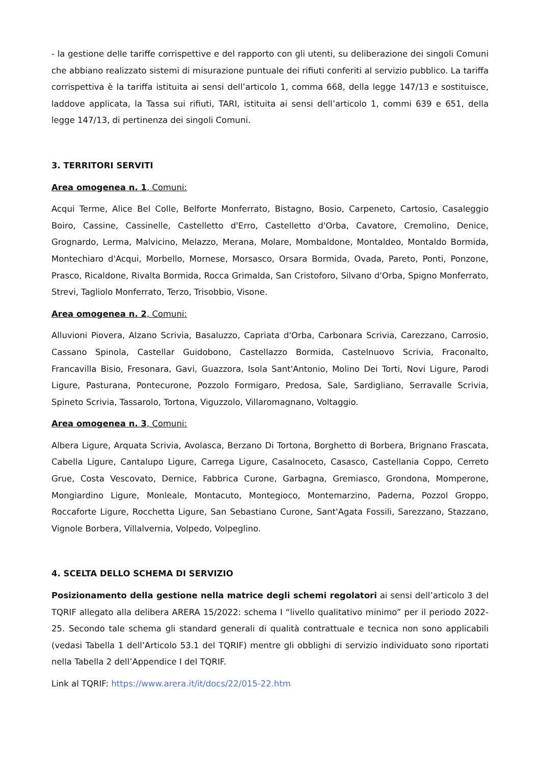- la gestione delle tariffe corrispettive e del rapporto con gli utenti, su deliberazione dei singoli Comuni che abbiano realizzato sistemi di misurazione puntuale dei rifiuti conferiti al servizio pubblico. La tariffa corrispettiva è la tariffa istituita ai sensi dell’articolo 1, comma 668, della legge 147/13 e sostituisce, laddove applicata, la Tassa sui rifiuti, TARI, istituita ai sensi dell’articolo 1, commi 639 e 651, della legge 147/13, di pertinenza dei singoli Comuni.
3. TERRITORI SERVITI
Area omogenea n. 1, Comuni:
Acqui Terme, Alice Bel Colle, Belforte Monferrato, Bistagno, Bosio, Carpeneto, Cartosio, Casaleggio Boiro, Cassine, Cassinelle, Castelletto d'Erro, Castelletto d'Orba, Cavatore, Cremolino, Denice, Grognardo, Lerma, Malvicino, Melazzo, Merana, Molare, Mombaldone, Montaldeo, Montaldo Bormida, Montechiaro d'Acqui, Morbello, Mornese, Morsasco, Orsara Bormida, Ovada, Pareto, Ponti, Ponzone, Prasco, Ricaldone, Rivalta Bormida, Rocca Grimalda, San Cristoforo, Silvano d'Orba, Spigno Monferrato, Strevi, Tagliolo Monferrato, Terzo, Trisobbio, Visone.
Area omogenea n. 2, Comuni:
Alluvioni Piovera, Alzano Scrivia, Basaluzzo, Capriata d'Orba, Carbonara Scrivia, Carezzano, Carrosio, Cassano Spinola, Castellar Guidobono, Castellazzo Bormida, Castelnuovo Scrivia, Fraconalto, Francavilla Bisio, Fresonara, Gavi, Guazzora, Isola Sant'Antonio, Molino Dei Torti, Novi Ligure, Parodi Ligure, Pasturana, Pontecurone, Pozzolo Formigaro, Predosa, Sale, Sardigliano, Serravalle Scrivia, Spineto Scrivia, Tassarolo, Tortona, Viguzzolo, Villaromagnano, Voltaggio.
Area omogenea n. 3, Comuni:
Albera Ligure, Arquata Scrivia, Avolasca, Berzano Di Tortona, Borghetto di Borbera, Brignano Frascata, Cabella Ligure, Cantalupo Ligure, Carrega Ligure, Casalnoceto, Casasco, Castellania Coppo, Cerreto Grue, Costa Vescovato, Dernice, Fabbrica Curone, Garbagna, Gremiasco, Grondona, Momperone, Mongiardino Ligure, Monleale, Montacuto, Montegioco, Montemarzino, Paderna, Pozzol Groppo, Roccaforte Ligure, Rocchetta Ligure, San Sebastiano Curone, Sant'Agata Fossili, Sarezzano, Stazzano, Vignole Borbera, Villalvernia, Volpedo, Volpeglino.
4. SCELTA DELLO SCHEMA DI SERVIZIO
Posizionamento della gestione nella matrice degli schemi regolatori ai sensi dell’articolo 3 del TQRIF allegato alla delibera ARERA 15/2022: schema I “livello qualitativo minimo” per il periodo 2022-25. Secondo tale schema gli standard generali di qualità contrattuale e tecnica non sono applicabili (vedasi Tabella 1 dell’Articolo 53.1 del TQRIF) mentre gli obblighi di servizio individuato sono riportati nella Tabella 2 dell’Appendice I del TQRIF.
Link al TQRIF: https://www.arera.it/it/docs/22/015-22.htm